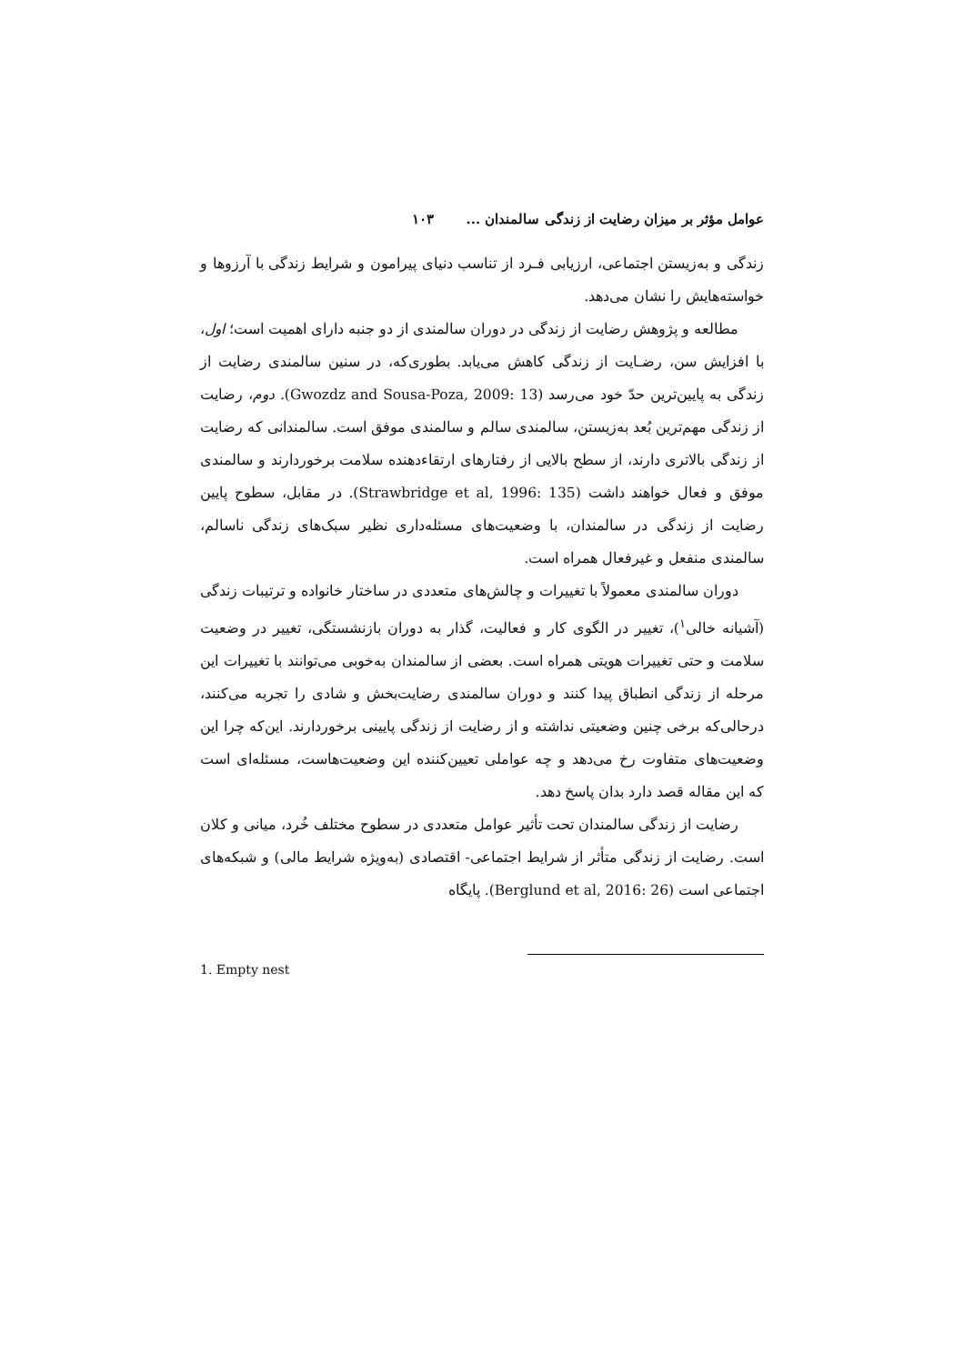عوامل مؤثر بر میزان رضایت از زندگی سالمندان ... ۱۰۳
زندگی و به‌زیستن اجتماعی، ارزیابی فـرد از تناسب دنیای پیرامون و شرایط زندگی با آرزوها و خواسته‌هایش را نشان می‌دهد.
مطالعه و پژوهش رضایت از زندگی در دوران سالمندی از دو جنبه دارای اهمیت است؛ اول، با افزایش سن، رضـایت از زندگی کاهش می‌یابد. بطوری‌که، در سنین سالمندی رضایت از زندگی به پایین‌ترین حدّ خود می‌رسد (Gwozdz and Sousa-Poza, 2009: 13). دوم، رضایت از زندگی مهم‌ترین بُعد به‌زیستن، سالمندی سالم و سالمندی موفق است. سالمندانی که رضایت از زندگی بالاتری دارند، از سطح بالایی از رفتارهای ارتقاءدهنده سلامت برخوردارند و سالمندی موفق و فعال خواهند داشت (Strawbridge et al, 1996: 135). در مقابل، سطوح پایین رضایت از زندگی در سالمندان، با وضعیت‌های مسئله‌داری نظیر سبک‌های زندگی ناسالم، سالمندی منفعل و غیرفعال همراه است.
دوران سالمندی معمولاً با تغییرات و چالش‌های متعددی در ساختار خانواده و ترتیبات زندگی (آشیانه خالی<sup>۱</sup>)، تغییر در الگوی کار و فعالیت، گذار به دوران بازنشستگی، تغییر در وضعیت سلامت و حتی تغییرات هویتی همراه است. بعضی از سالمندان به‌خوبی می‌توانند با تغییرات این مرحله از زندگی انطباق پیدا کنند و دوران سالمندی رضایت‌بخش و شادی را تجربه می‌کنند، درحالی‌که برخی چنین وضعیتی نداشته و از رضایت از زندگی پایینی برخوردارند. این‌که چرا این وضعیت‌های متفاوت رخ می‌دهد و چه عواملی تعیین‌کننده این وضعیت‌هاست، مسئله‌ای است که این مقاله قصد دارد بدان پاسخ دهد.
رضایت از زندگی سالمندان تحت تأثیر عوامل متعددی در سطوح مختلف خُرد، میانی و کلان است. رضایت از زندگی متأثر از شرایط اجتماعی- اقتصادی (به‌ویژه شرایط مالی) و شبکه‌های اجتماعی است (Berglund et al, 2016: 26). پایگاه
1. Empty nest